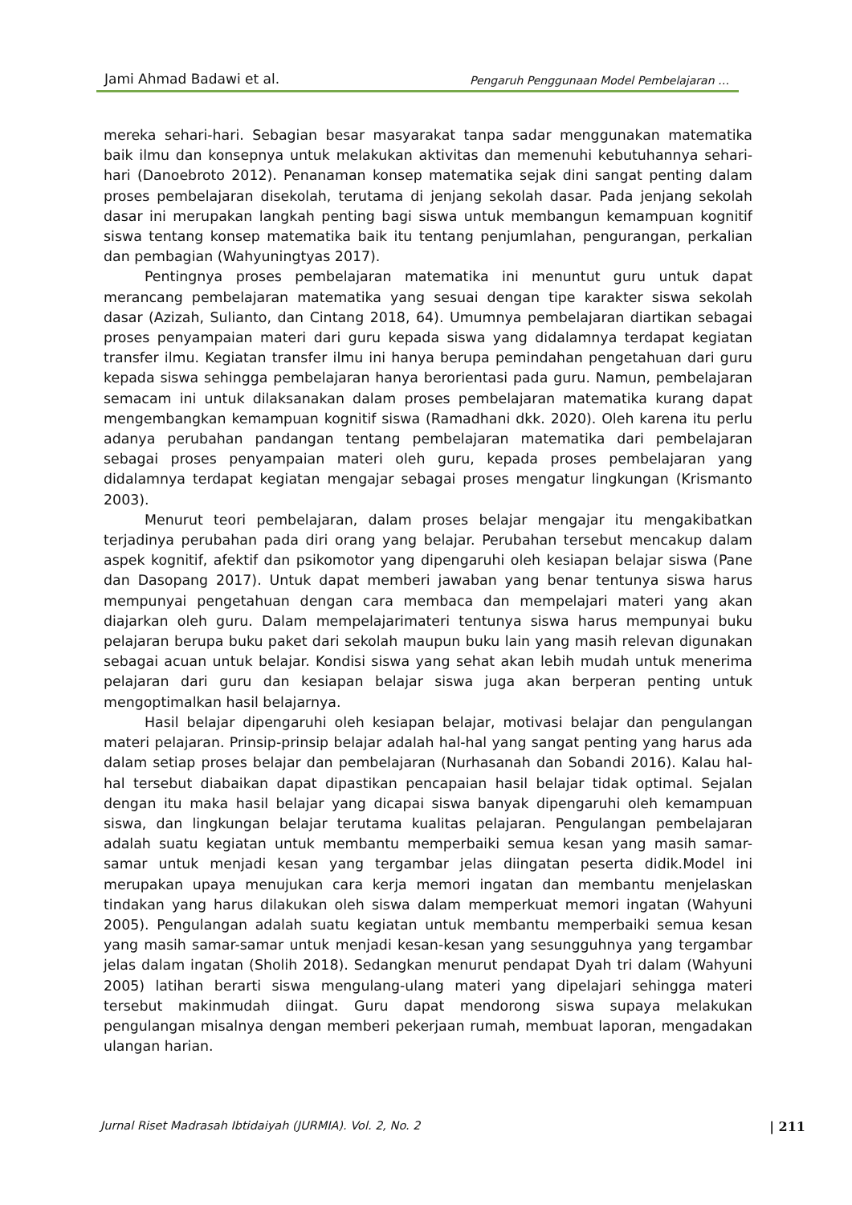Jami Ahmad Badawi et al. Pengaruh Penggunaan Model Pembelajaran …
mereka sehari-hari. Sebagian besar masyarakat tanpa sadar menggunakan matematika baik ilmu dan konsepnya untuk melakukan aktivitas dan memenuhi kebutuhannya sehari-hari (Danoebroto 2012). Penanaman konsep matematika sejak dini sangat penting dalam proses pembelajaran disekolah, terutama di jenjang sekolah dasar. Pada jenjang sekolah dasar ini merupakan langkah penting bagi siswa untuk membangun kemampuan kognitif siswa tentang konsep matematika baik itu tentang penjumlahan, pengurangan, perkalian dan pembagian (Wahyuningtyas 2017).
Pentingnya proses pembelajaran matematika ini menuntut guru untuk dapat merancang pembelajaran matematika yang sesuai dengan tipe karakter siswa sekolah dasar (Azizah, Sulianto, dan Cintang 2018, 64). Umumnya pembelajaran diartikan sebagai proses penyampaian materi dari guru kepada siswa yang didalamnya terdapat kegiatan transfer ilmu. Kegiatan transfer ilmu ini hanya berupa pemindahan pengetahuan dari guru kepada siswa sehingga pembelajaran hanya berorientasi pada guru. Namun, pembelajaran semacam ini untuk dilaksanakan dalam proses pembelajaran matematika kurang dapat mengembangkan kemampuan kognitif siswa (Ramadhani dkk. 2020). Oleh karena itu perlu adanya perubahan pandangan tentang pembelajaran matematika dari pembelajaran sebagai proses penyampaian materi oleh guru, kepada proses pembelajaran yang didalamnya terdapat kegiatan mengajar sebagai proses mengatur lingkungan (Krismanto 2003).
Menurut teori pembelajaran, dalam proses belajar mengajar itu mengakibatkan terjadinya perubahan pada diri orang yang belajar. Perubahan tersebut mencakup dalam aspek kognitif, afektif dan psikomotor yang dipengaruhi oleh kesiapan belajar siswa (Pane dan Dasopang 2017). Untuk dapat memberi jawaban yang benar tentunya siswa harus mempunyai pengetahuan dengan cara membaca dan mempelajari materi yang akan diajarkan oleh guru. Dalam mempelajarimateri tentunya siswa harus mempunyai buku pelajaran berupa buku paket dari sekolah maupun buku lain yang masih relevan digunakan sebagai acuan untuk belajar. Kondisi siswa yang sehat akan lebih mudah untuk menerima pelajaran dari guru dan kesiapan belajar siswa juga akan berperan penting untuk mengoptimalkan hasil belajarnya.
Hasil belajar dipengaruhi oleh kesiapan belajar, motivasi belajar dan pengulangan materi pelajaran. Prinsip-prinsip belajar adalah hal-hal yang sangat penting yang harus ada dalam setiap proses belajar dan pembelajaran (Nurhasanah dan Sobandi 2016). Kalau hal-hal tersebut diabaikan dapat dipastikan pencapaian hasil belajar tidak optimal. Sejalan dengan itu maka hasil belajar yang dicapai siswa banyak dipengaruhi oleh kemampuan siswa, dan lingkungan belajar terutama kualitas pelajaran. Pengulangan pembelajaran adalah suatu kegiatan untuk membantu memperbaiki semua kesan yang masih samar-samar untuk menjadi kesan yang tergambar jelas diingatan peserta didik.Model ini merupakan upaya menujukan cara kerja memori ingatan dan membantu menjelaskan tindakan yang harus dilakukan oleh siswa dalam memperkuat memori ingatan (Wahyuni 2005). Pengulangan adalah suatu kegiatan untuk membantu memperbaiki semua kesan yang masih samar-samar untuk menjadi kesan-kesan yang sesungguhnya yang tergambar jelas dalam ingatan (Sholih 2018). Sedangkan menurut pendapat Dyah tri dalam (Wahyuni 2005) latihan berarti siswa mengulang-ulang materi yang dipelajari sehingga materi tersebut makinmudah diingat. Guru dapat mendorong siswa supaya melakukan pengulangan misalnya dengan memberi pekerjaan rumah, membuat laporan, mengadakan ulangan harian.
Jurnal Riset Madrasah Ibtidaiyah (JURMIA). Vol. 2, No. 2 | 211